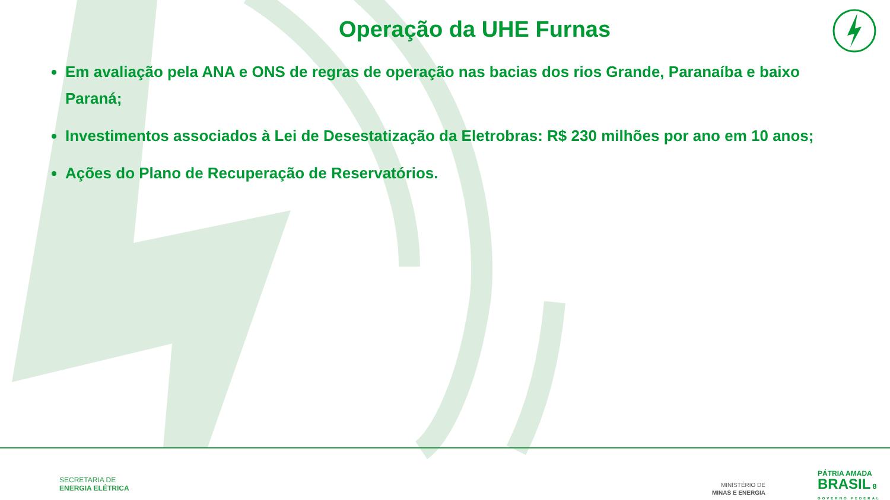Operação da UHE Furnas
Em avaliação pela ANA e ONS de regras de operação nas bacias dos rios Grande, Paranaíba e baixo Paraná;
Investimentos associados à Lei de Desestatização da Eletrobras: R$ 230 milhões por ano em 10 anos;
Ações do Plano de Recuperação de Reservatórios.
SECRETARIA DE
ENERGIA ELÉTRICA
MINISTÉRIO DE
MINAS E ENERGIA
PÁTRIA AMADA
BRASIL 8
GOVERNO FEDERAL